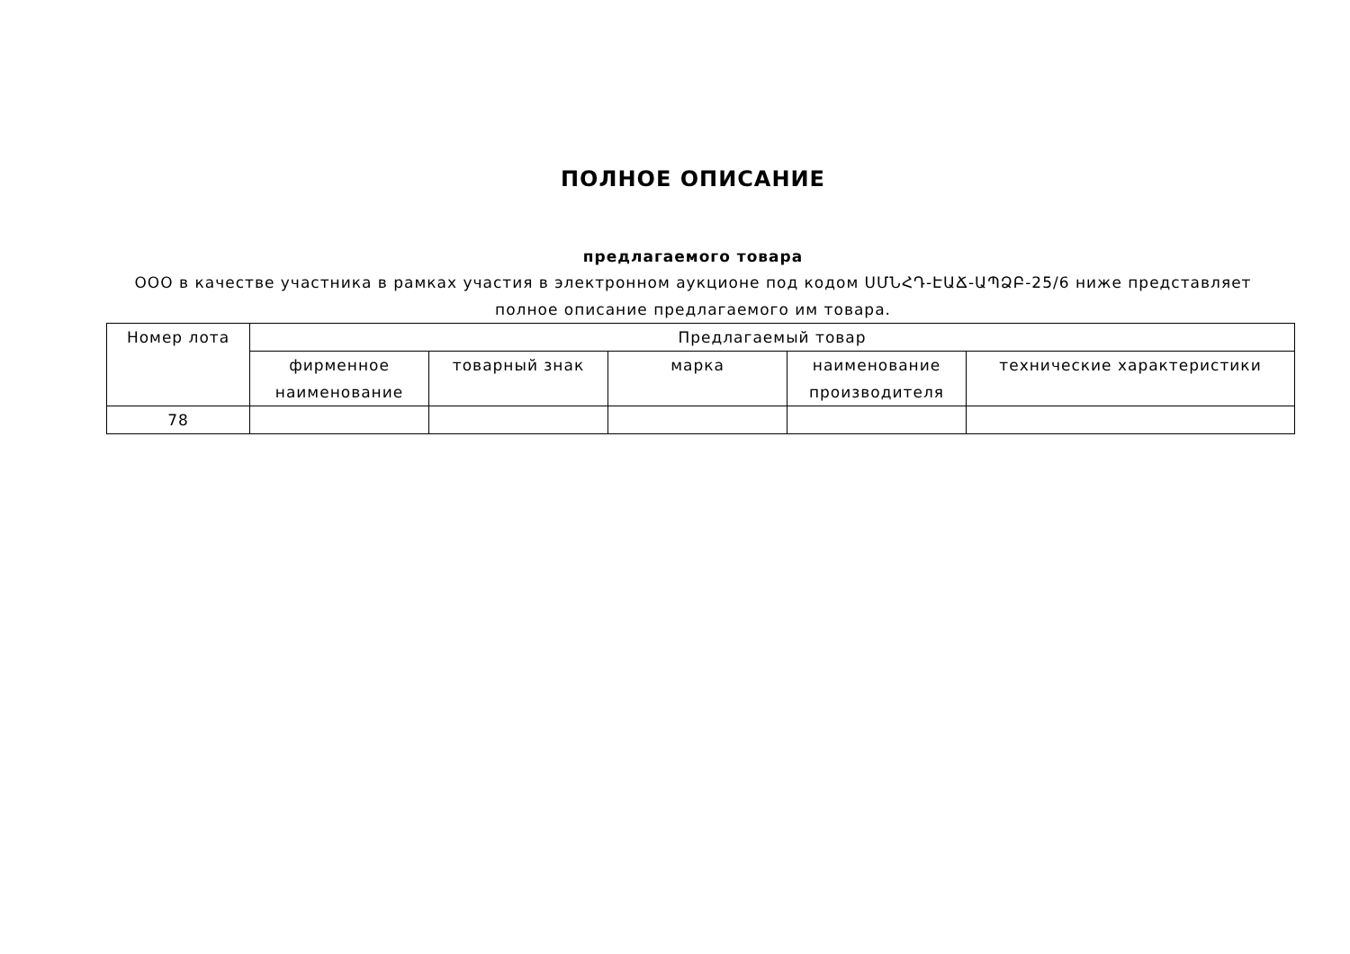ПОЛНОЕ ОПИСАНИЕ
предлагаемого товара
ООО в качестве участника в рамках участия в электронном аукционе под кодом ՍՄՆՀԴ-ԷԱՃ-ԱՊՁԲ-25/6 ниже представляет полное описание предлагаемого им товара.
| Номер лота | Предлагаемый товар | | | | |
| --- | --- | --- | --- | --- | --- |
| | фирменное наименование | товарный знак | марка | наименование производителя | технические характеристики |
| 78 | | | | | |